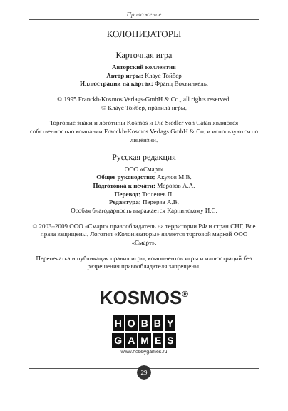Приложение
КОЛОНИЗАТОРЫ
Карточная игра
Авторский коллектив
Автор игры: Клаус Тойбер
Иллюстрации на картах: Франц Вохвинкель.
© 1995 Franckh-Kosmos Verlags-GmbH & Co., all rights reserved.
© Клаус Тойбер, правила игры.
Торговые знаки и логотипы Kosmos и Die Siedler von Catan являются собственностью компании Franckh-Kosmos Verlags GmbH & Co. и используются по лицензии.
Русская редакция
ООО «Смарт»
Общее руководство: Акулов М.В.
Подготовка к печати: Морозов А.А.
Перевод: Тюленев П.
Редактура: Перерва А.В.
Особая благодарность выражается Карпинскому И.С.
© 2003–2009 ООО «Смарт» правообладатель на территории РФ и стран СНГ. Все права защищены. Логотип «Колонизаторы» является торговой маркой ООО «Смарт».
Перепечатка и публикация правил игры, компонентов игры и иллюстраций без разрешения правообладателя запрещены.
KOSMOS<sup>®</sup>
HOBBY
GAMES
www.hobbygames.ru
29